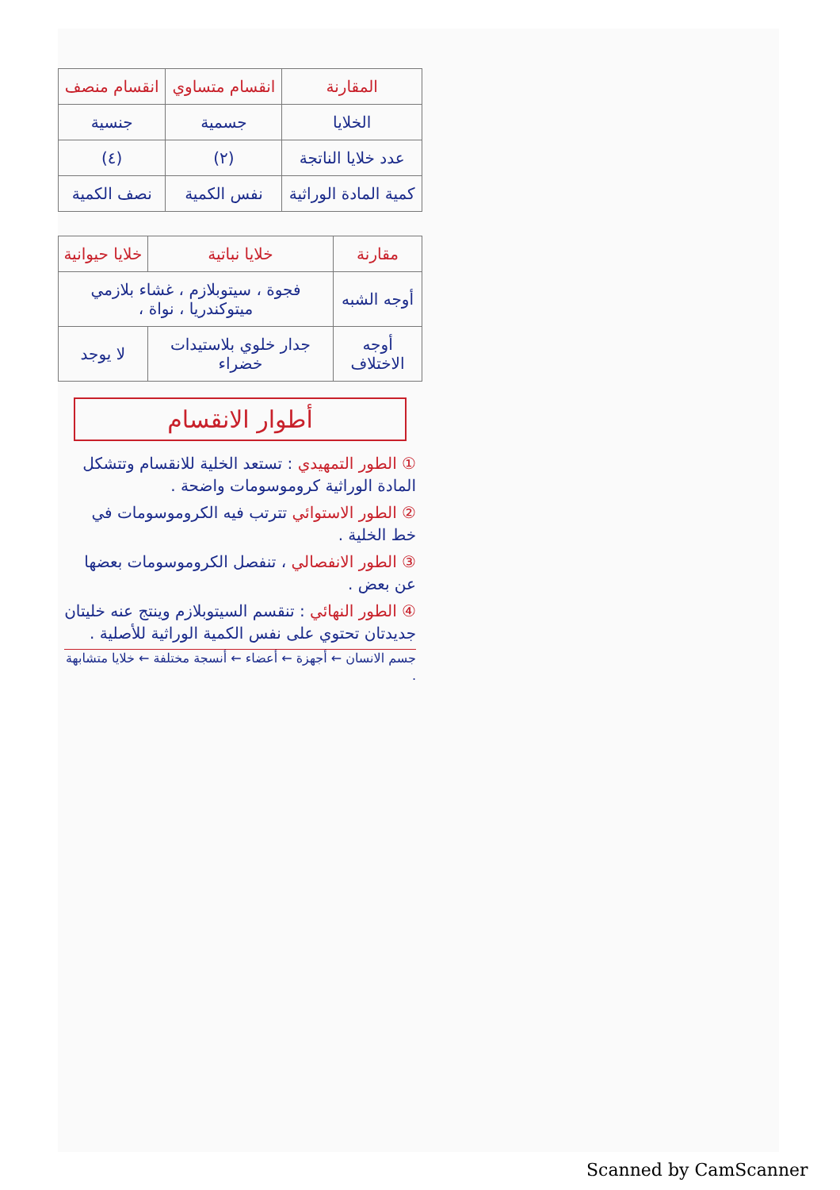| المقارنة | انقسام متساوي | انقسام منصف |
| --- | --- | --- |
| الخلايا | جسمية | جنسية |
| عدد خلايا الناتجة | (٢) | (٤) |
| كمية المادة الوراثية | نفس الكمية | نصف الكمية |
| مقارنة | خلايا نباتية | خلايا حيوانية |
| --- | --- | --- |
| أوجه الشبه | فجوة ، سيتوبلازم ، غشاء بلازمي ميتوكندريا ، نواة ، | |
| أوجه الاختلاف | جدار خلوي بلاستيدات خضراء | لا يوجد |
أطوار الانقسام
① الطور التمهيدي : تستعد الخلية للانقسام وتتشكل المادة الوراثية كروموسومات واضحة .
② الطور الاستوائي تترتب فيه الكروموسومات في خط الخلية .
③ الطور الانفصالي ، تنفصل الكروموسومات بعضها عن بعض .
④ الطور النهائي : تنقسم السيتوبلازم وينتج عنه خليتان جديدتان تحتوي على نفس الكمية الوراثية للأصلية .
جسم الانسان ← أجهزة ← أعضاء ← أنسجة مختلفة ← خلايا متشابهة .
Scanned by CamScanner